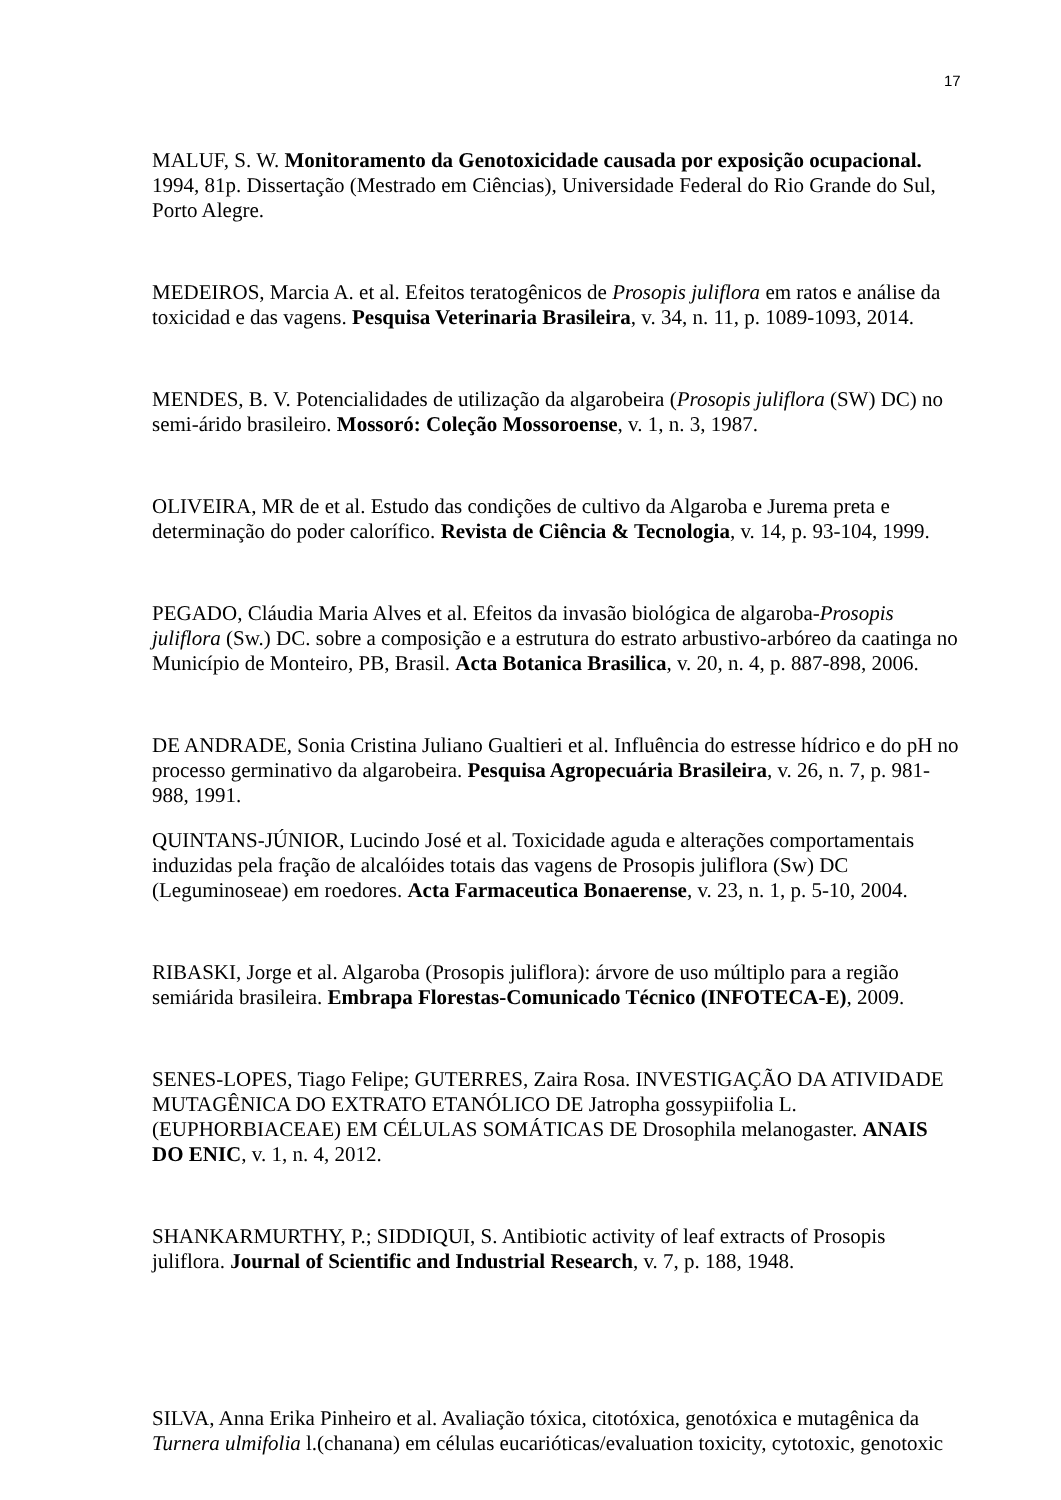17
MALUF, S. W. Monitoramento da Genotoxicidade causada por exposição ocupacional. 1994, 81p. Dissertação (Mestrado em Ciências), Universidade Federal do Rio Grande do Sul, Porto Alegre.
MEDEIROS, Marcia A. et al. Efeitos teratogênicos de Prosopis juliflora em ratos e análise da toxicidad e das vagens. Pesquisa Veterinaria Brasileira, v. 34, n. 11, p. 1089-1093, 2014.
MENDES, B. V. Potencialidades de utilização da algarobeira (Prosopis juliflora (SW) DC) no semi-árido brasileiro. Mossoró: Coleção Mossoroense, v. 1, n. 3, 1987.
OLIVEIRA, MR de et al. Estudo das condições de cultivo da Algaroba e Jurema preta e determinação do poder calorífico. Revista de Ciência & Tecnologia, v. 14, p. 93-104, 1999.
PEGADO, Cláudia Maria Alves et al. Efeitos da invasão biológica de algaroba-Prosopis juliflora (Sw.) DC. sobre a composição e a estrutura do estrato arbustivo-arbóreo da caatinga no Município de Monteiro, PB, Brasil. Acta Botanica Brasilica, v. 20, n. 4, p. 887-898, 2006.
DE ANDRADE, Sonia Cristina Juliano Gualtieri et al. Influência do estresse hídrico e do pH no processo germinativo da algarobeira. Pesquisa Agropecuária Brasileira, v. 26, n. 7, p. 981-988, 1991.
QUINTANS-JÚNIOR, Lucindo José et al. Toxicidade aguda e alterações comportamentais induzidas pela fração de alcalóides totais das vagens de Prosopis juliflora (Sw) DC (Leguminoseae) em roedores. Acta Farmaceutica Bonaerense, v. 23, n. 1, p. 5-10, 2004.
RIBASKI, Jorge et al. Algaroba (Prosopis juliflora): árvore de uso múltiplo para a região semiárida brasileira. Embrapa Florestas-Comunicado Técnico (INFOTECA-E), 2009.
SENES-LOPES, Tiago Felipe; GUTERRES, Zaira Rosa. INVESTIGAÇÃO DA ATIVIDADE MUTAGÊNICA DO EXTRATO ETANÓLICO DE Jatropha gossypiifolia L.(EUPHORBIACEAE) EM CÉLULAS SOMÁTICAS DE Drosophila melanogaster. ANAIS DO ENIC, v. 1, n. 4, 2012.
SHANKARMURTHY, P.; SIDDIQUI, S. Antibiotic activity of leaf extracts of Prosopis juliflora. Journal of Scientific and Industrial Research, v. 7, p. 188, 1948.
SILVA, Anna Erika Pinheiro et al. Avaliação tóxica, citotóxica, genotóxica e mutagênica da Turnera ulmifolia l.(chanana) em células eucarióticas/evaluation toxicity, cytotoxic, genotoxic